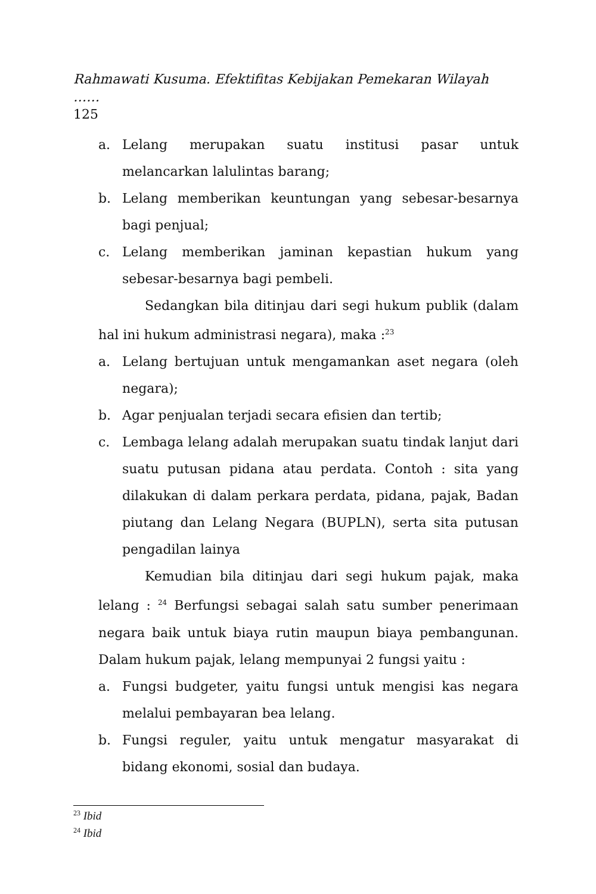Rahmawati Kusuma. Efektifitas Kebijakan Pemekaran Wilayah ……
125
a. Lelang merupakan suatu institusi pasar untuk melancarkan lalulintas barang;
b. Lelang memberikan keuntungan yang sebesar-besarnya bagi penjual;
c. Lelang memberikan jaminan kepastian hukum yang sebesar-besarnya bagi pembeli.
Sedangkan bila ditinjau dari segi hukum publik (dalam hal ini hukum administrasi negara), maka :<sup>23</sup>
a. Lelang bertujuan untuk mengamankan aset negara (oleh negara);
b. Agar penjualan terjadi secara efisien dan tertib;
c. Lembaga lelang adalah merupakan suatu tindak lanjut dari suatu putusan pidana atau perdata. Contoh : sita yang dilakukan di dalam perkara perdata, pidana, pajak, Badan piutang dan Lelang Negara (BUPLN), serta sita putusan pengadilan lainya
Kemudian bila ditinjau dari segi hukum pajak, maka lelang : <sup>24</sup> Berfungsi sebagai salah satu sumber penerimaan negara baik untuk biaya rutin maupun biaya pembangunan. Dalam hukum pajak, lelang mempunyai 2 fungsi yaitu :
a. Fungsi budgeter, yaitu fungsi untuk mengisi kas negara melalui pembayaran bea lelang.
b. Fungsi reguler, yaitu untuk mengatur masyarakat di bidang ekonomi, sosial dan budaya.
<sup>23</sup> Ibid
<sup>24</sup> Ibid